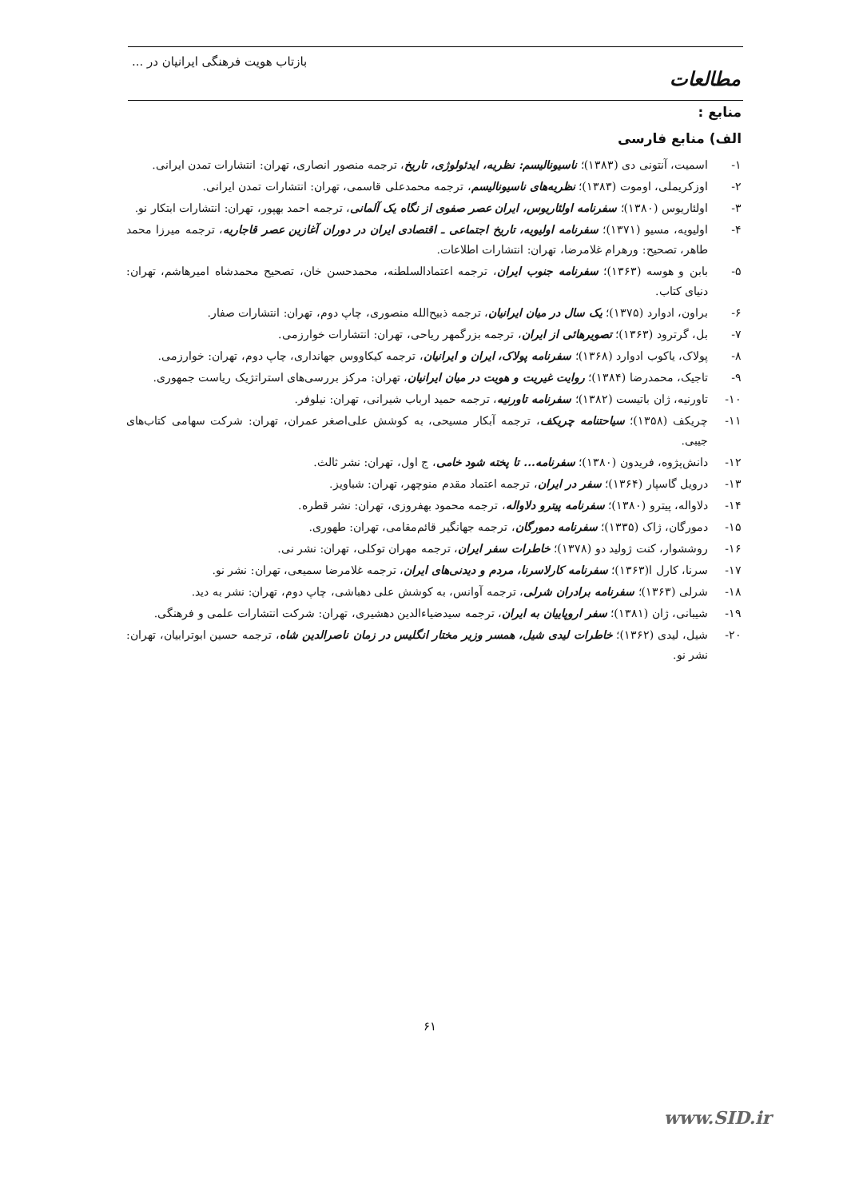بازتاب هویت فرهنگی ایرانیان در ...
مطالعات
منابع :
الف) منابع فارسی
۱- اسمیت، آنتونی دی (۱۳۸۳)؛ ناسیونالیسم: نظریه، ایدئولوژی، تاریخ، ترجمه منصور انصاری، تهران: انتشارات تمدن ایرانی.
۲- اوزکریملی، اوموت (۱۳۸۳)؛ نظریه‌های ناسیونالیسم، ترجمه محمدعلی قاسمی، تهران: انتشارات تمدن ایرانی.
۳- اولئاریوس (۱۳۸۰)؛ سفرنامه اولئاریوس، ایران عصر صفوی از نگاه یک آلمانی، ترجمه احمد بهپور، تهران: انتشارات ابتکار نو.
۴- اولیویه، مسیو (۱۳۷۱)؛ سفرنامه اولیویه، تاریخ اجتماعی ـ اقتصادی ایران در دوران آغازین عصر قاجاریه، ترجمه میرزا محمد طاهر، تصحیح: ورهرام غلامرضا، تهران: انتشارات اطلاعات.
۵- بابن و هوسه (۱۳۶۳)؛ سفرنامه جنوب ایران، ترجمه اعتمادالسلطنه، محمدحسن خان، تصحیح محمدشاه امیرهاشم، تهران: دنیای کتاب.
۶- براون، ادوارد (۱۳۷۵)؛ یک سال در میان ایرانیان، ترجمه ذبیح‌الله منصوری، چاپ دوم، تهران: انتشارات صفار.
۷- بل، گرترود (۱۳۶۳)؛ تصویرهائی از ایران، ترجمه بزرگمهر ریاحی، تهران: انتشارات خوارزمی.
۸- پولاک، یاکوب ادوارد (۱۳۶۸)؛ سفرنامه پولاک، ایران و ایرانیان، ترجمه کیکاووس جهانداری، چاپ دوم، تهران: خوارزمی.
۹- تاجیک، محمدرضا (۱۳۸۴)؛ روایت غیریت و هویت در میان ایرانیان، تهران: مرکز بررسی‌های استراتژیک ریاست جمهوری.
۱۰- تاورنیه، ژان باتیست (۱۳۸۲)؛ سفرنامه تاورنیه، ترجمه حمید ارباب شیرانی، تهران: نیلوفر.
۱۱- چریکف (۱۳۵۸)؛ سیاحتنامه چریکف، ترجمه آبکار مسیحی، به کوشش علی‌اصغر عمران، تهران: شرکت سهامی کتاب‌های جیبی.
۱۲- دانش‌پژوه، فریدون (۱۳۸۰)؛ سفرنامه... تا پخته شود خامی، ج اول، تهران: نشر ثالث.
۱۳- درویل گاسپار (۱۳۶۴)؛ سفر در ایران، ترجمه اعتماد مقدم منوچهر، تهران: شباویز.
۱۴- دلاواله، پیترو (۱۳۸۰)؛ سفرنامه پیترو دلاواله، ترجمه محمود بهفروزی، تهران: نشر قطره.
۱۵- دمورگان، ژاک (۱۳۳۵)؛ سفرنامه دمورگان، ترجمه جهانگیر قائم‌مقامی، تهران: طهوری.
۱۶- روششوار، کنت ژولید دو (۱۳۷۸)؛ خاطرات سفر ایران، ترجمه مهران توکلی، تهران: نشر نی.
۱۷- سرنا، کارل ا(۱۳۶۳)؛ سفرنامه کارلاسرنا، مردم و دیدنی‌های ایران، ترجمه غلامرضا سمیعی، تهران: نشر نو.
۱۸- شرلی (۱۳۶۳)؛ سفرنامه برادران شرلی، ترجمه آوانس، به کوشش علی دهباشی، چاپ دوم، تهران: نشر به دید.
۱۹- شیبانی، ژان (۱۳۸۱)؛ سفر اروپاییان به ایران، ترجمه سیدضیاءالدین دهشیری، تهران: شرکت انتشارات علمی و فرهنگی.
۲۰- شیل، لیدی (۱۳۶۲)؛ خاطرات لیدی شیل، همسر وزیر مختار انگلیس در زمان ناصرالدین شاه، ترجمه حسین ابوترابیان، تهران: نشر نو.
۶۱
www.SID.ir